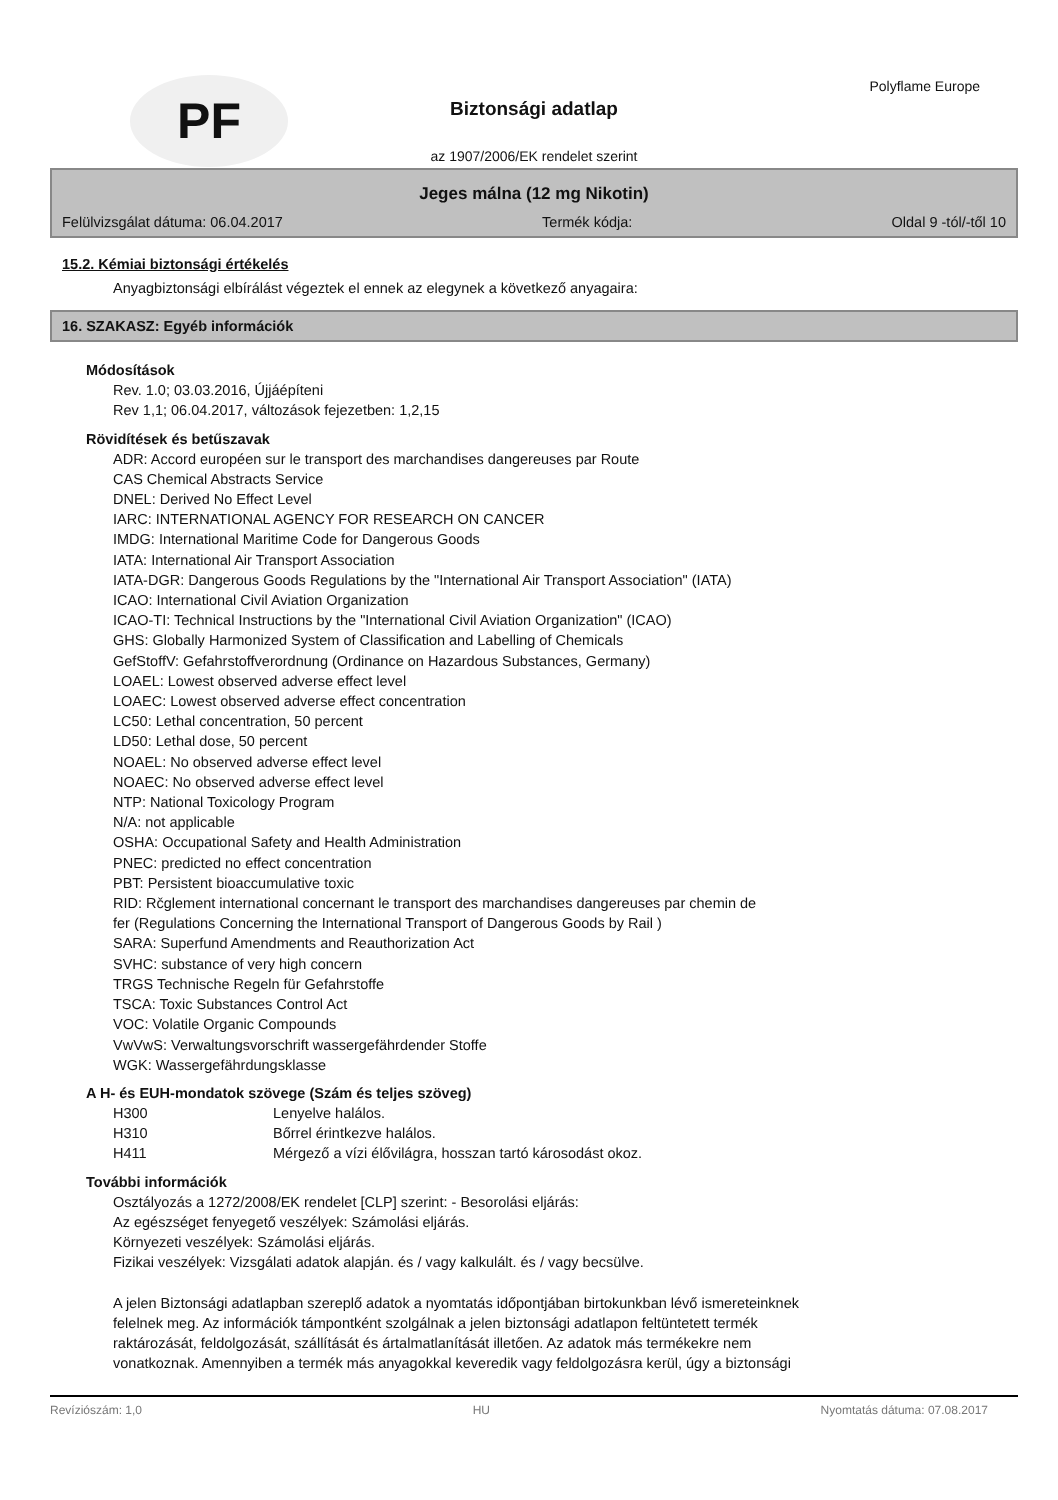PF
Biztonsági adatlap
az 1907/2006/EK rendelet szerint
Polyflame Europe
Jeges málna (12 mg Nikotin)
Felülvizsgálat dátuma: 06.04.2017 Termék kódja: Oldal 9 -tól/-től 10
15.2. Kémiai biztonsági értékelés
Anyagbiztonsági elbírálást végeztek el ennek az elegynek a következő anyagaira:
16. SZAKASZ: Egyéb információk
Módosítások
Rev. 1.0; 03.03.2016, Újjáépíteni
Rev 1,1; 06.04.2017, változások fejezetben: 1,2,15
Rövidítések és betűszavak
ADR: Accord européen sur le transport des marchandises dangereuses par Route
CAS Chemical Abstracts Service
DNEL: Derived No Effect Level
IARC: INTERNATIONAL AGENCY FOR RESEARCH ON CANCER
IMDG: International Maritime Code for Dangerous Goods
IATA: International Air Transport Association
IATA-DGR: Dangerous Goods Regulations by the "International Air Transport Association" (IATA)
ICAO: International Civil Aviation Organization
ICAO-TI: Technical Instructions by the "International Civil Aviation Organization" (ICAO)
GHS: Globally Harmonized System of Classification and Labelling of Chemicals
GefStoffV: Gefahrstoffverordnung (Ordinance on Hazardous Substances, Germany)
LOAEL: Lowest observed adverse effect level
LOAEC: Lowest observed adverse effect concentration
LC50: Lethal concentration, 50 percent
LD50: Lethal dose, 50 percent
NOAEL: No observed adverse effect level
NOAEC: No observed adverse effect level
NTP: National Toxicology Program
N/A: not applicable
OSHA: Occupational Safety and Health Administration
PNEC: predicted no effect concentration
PBT: Persistent bioaccumulative toxic
RID: Rčglement international concernant le transport des marchandises dangereuses par chemin de
fer (Regulations Concerning the International Transport of Dangerous Goods by Rail )
SARA: Superfund Amendments and Reauthorization Act
SVHC: substance of very high concern
TRGS Technische Regeln für Gefahrstoffe
TSCA: Toxic Substances Control Act
VOC: Volatile Organic Compounds
VwVwS: Verwaltungsvorschrift wassergefährdender Stoffe
WGK: Wassergefährdungsklasse
A H- és EUH-mondatok szövege (Szám és teljes szöveg)
H300 Lenyelve halálos.
H310 Bőrrel érintkezve halálos.
H411 Mérgező a vízi élővilágra, hosszan tartó károsodást okoz.
További információk
Osztályozás a 1272/2008/EK rendelet [CLP] szerint: - Besorolási eljárás:
Az egészséget fenyegető veszélyek: Számolási eljárás.
Környezeti veszélyek: Számolási eljárás.
Fizikai veszélyek: Vizsgálati adatok alapján. és / vagy kalkulált. és / vagy becsülve.
A jelen Biztonsági adatlapban szereplő adatok a nyomtatás időpontjában birtokunkban lévő ismereteinknek
felelnek meg. Az információk támpontként szolgálnak a jelen biztonsági adatlapon feltüntetett termék
raktározását, feldolgozását, szállítását és ártalmatlanítását illetően. Az adatok más termékekre nem
vonatkoznak. Amennyiben a termék más anyagokkal keveredik vagy feldolgozásra kerül, úgy a biztonsági
Revíziószám: 1,0 HU Nyomtatás dátuma: 07.08.2017